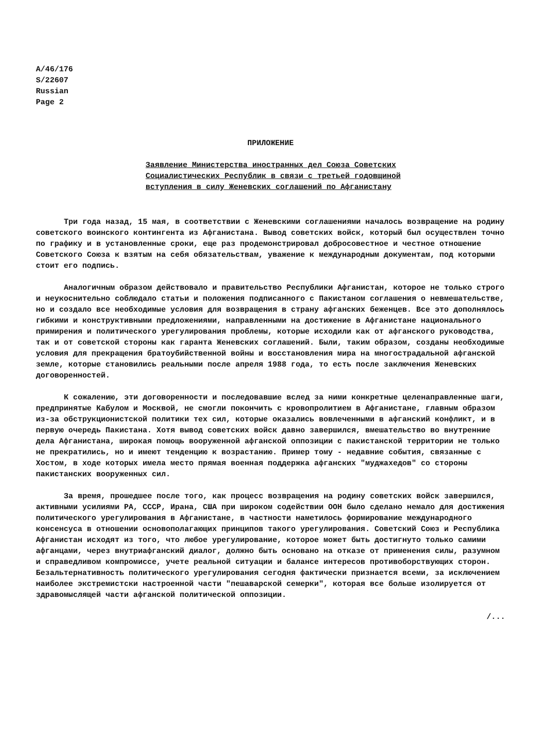A/46/176
S/22607
Russian
Page 2
ПРИЛОЖЕНИЕ
Заявление Министерства иностранных дел Союза Советских
Социалистических Республик в связи с третьей годовщиной
вступления в силу Женевских соглашений по Афганистану
Три года назад, 15 мая, в соответствии с Женевскими соглашениями началось возвращение на родину советского воинского контингента из Афганистана. Вывод советских войск, который был осуществлен точно по графику и в установленные сроки, еще раз продемонстрировал добросовестное и честное отношение Советского Союза к взятым на себя обязательствам, уважение к международным документам, под которыми стоит его подпись.
Аналогичным образом действовало и правительство Республики Афганистан, которое не только строго и неукоснительно соблюдало статьи и положения подписанного с Пакистаном соглашения о невмешательстве, но и создало все необходимые условия для возвращения в страну афганских беженцев. Все это дополнялось гибкими и конструктивными предложениями, направленными на достижение в Афганистане национального примирения и политического урегулирования проблемы, которые исходили как от афганского руководства, так и от советской стороны как гаранта Женевских соглашений. Были, таким образом, созданы необходимые условия для прекращения братоубийственной войны и восстановления мира на многострадальной афганской земле, которые становились реальными после апреля 1988 года, то есть после заключения Женевских договоренностей.
К сожалению, эти договоренности и последовавшие вслед за ними конкретные целенаправленные шаги, предпринятые Кабулом и Москвой, не смогли покончить с кровопролитием в Афганистане, главным образом из-за обструкционистской политики тех сил, которые оказались вовлеченными в афганский конфликт, и в первую очередь Пакистана. Хотя вывод советских войск давно завершился, вмешательство во внутренние дела Афганистана, широкая помощь вооруженной афганской оппозиции с пакистанской территории не только не прекратились, но и имеют тенденцию к возрастанию. Пример тому - недавние события, связанные с Хостом, в ходе которых имела место прямая военная поддержка афганских "муджахедов" со стороны пакистанских вооруженных сил.
За время, прошедшее после того, как процесс возвращения на родину советских войск завершился, активными усилиями РА, СССР, Ирана, США при широком содействии ООН было сделано немало для достижения политического урегулирования в Афганистане, в частности наметилось формирование международного консенсуса в отношении основополагающих принципов такого урегулирования. Советский Союз и Республика Афганистан исходят из того, что любое урегулирование, которое может быть достигнуто только самими афганцами, через внутриафганский диалог, должно быть основано на отказе от применения силы, разумном и справедливом компромиссе, учете реальной ситуации и балансе интересов противоборствующих сторон. Безальтернативность политического урегулирования сегодня фактически признается всеми, за исключением наиболее экстремистски настроенной части "пешаварской семерки", которая все больше изолируется от здравомыслящей части афганской политической оппозиции.
/...